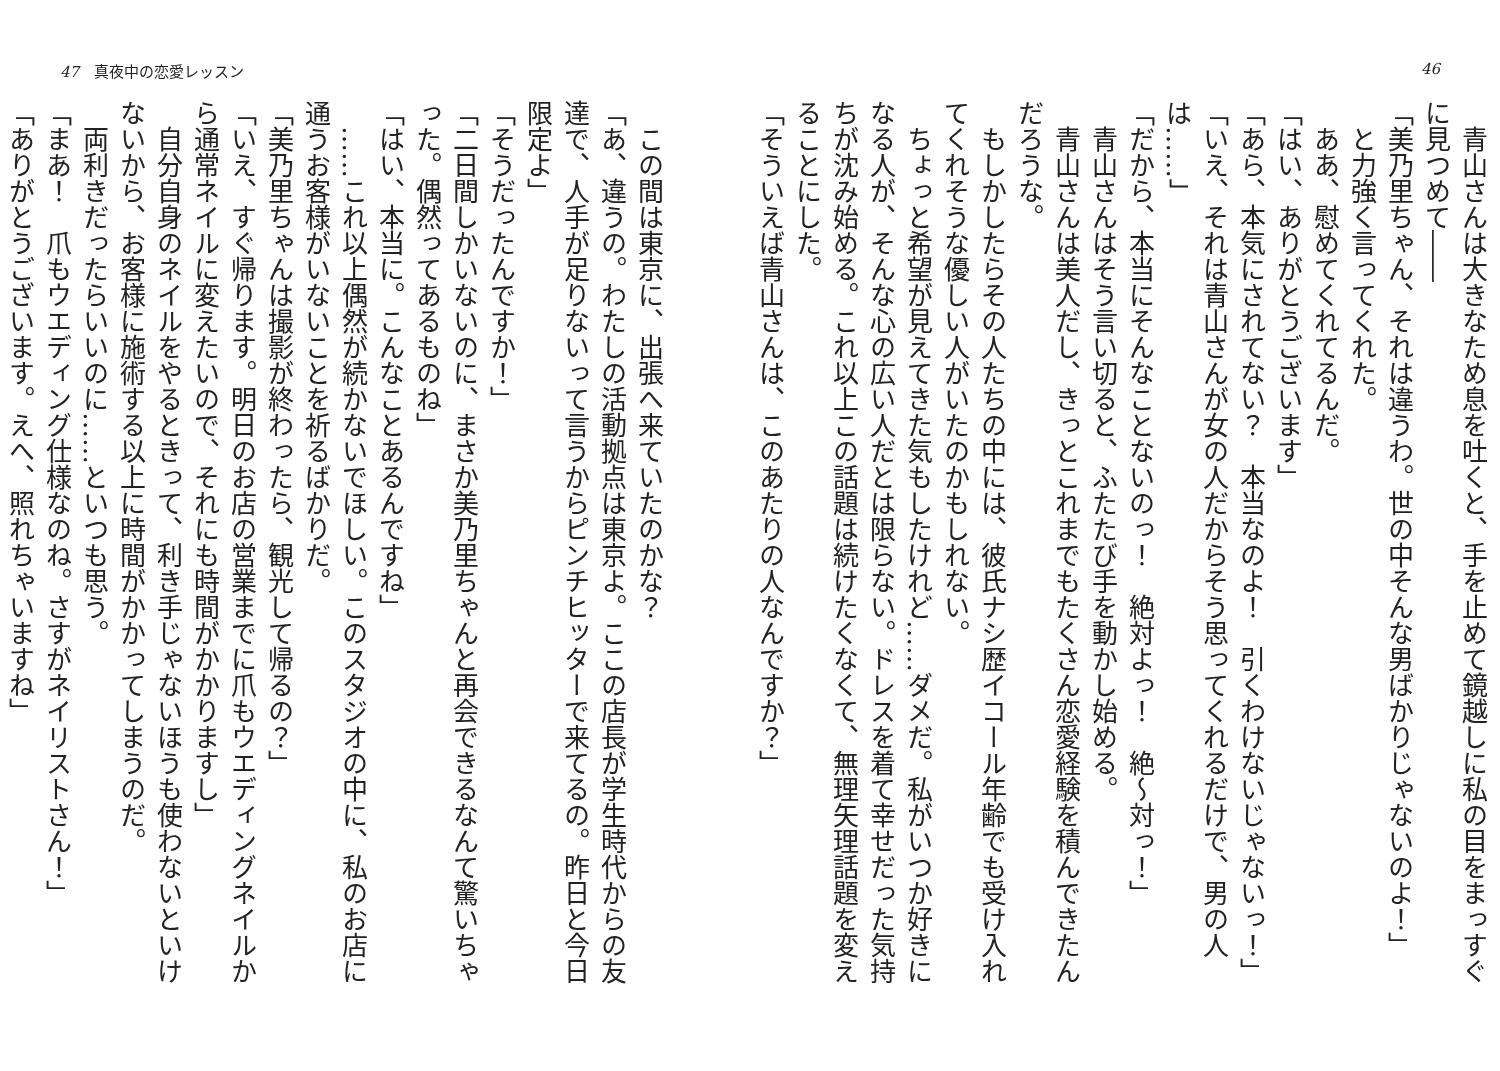46
　青山さんは大きなため息を吐くと、手を止めて鏡越しに私の目をまっすぐに見つめて――
「美乃里ちゃん、それは違うわ。世の中そんな男ばかりじゃないのよ！」
　と力強く言ってくれた。
　ああ、慰めてくれてるんだ。
「はい、ありがとうございます」
「あら、本気にされてない？　本当なのよ！　引くわけないじゃないっ！」
「いえ、それは青山さんが女の人だからそう思ってくれるだけで、男の人は……」
「だから、本当にそんなことないのっ！　絶対よっ！　絶～対っ！」
　青山さんはそう言い切ると、ふたたび手を動かし始める。
　青山さんは美人だし、きっとこれまでもたくさん恋愛経験を積んできたんだろうな。
　もしかしたらその人たちの中には、彼氏ナシ歴イコール年齢でも受け入れてくれそうな優しい人がいたのかもしれない。
　ちょっと希望が見えてきた気もしたけれど……ダメだ。私がいつか好きになる人が、そんな心の広い人だとは限らない。ドレスを着て幸せだった気持ちが沈み始める。これ以上この話題は続けたくなくて、無理矢理話題を変えることにした。
「そういえば青山さんは、このあたりの人なんですか？」
47　真夜中の恋愛レッスン
　この間は東京に、出張へ来ていたのかな？
「あ、違うの。わたしの活動拠点は東京よ。ここの店長が学生時代からの友達で、人手が足りないって言うからピンチヒッターで来てるの。昨日と今日限定よ」
「そうだったんですか！」
「二日間しかいないのに、まさか美乃里ちゃんと再会できるなんて驚いちゃった。偶然ってあるものね」
「はい、本当に。こんなことあるんですね」
　……これ以上偶然が続かないでほしい。このスタジオの中に、私のお店に通うお客様がいないことを祈るばかりだ。
「美乃里ちゃんは撮影が終わったら、観光して帰るの？」
「いえ、すぐ帰ります。明日のお店の営業までに爪もウエディングネイルから通常ネイルに変えたいので、それにも時間がかかりますし」
　自分自身のネイルをやるときって、利き手じゃないほうも使わないといけないから、お客様に施術する以上に時間がかかってしまうのだ。
　両利きだったらいいのに……といつも思う。
「まあ！　爪もウエディング仕様なのね。さすがネイリストさん！」
「ありがとうございます。えへ、照れちゃいますね」